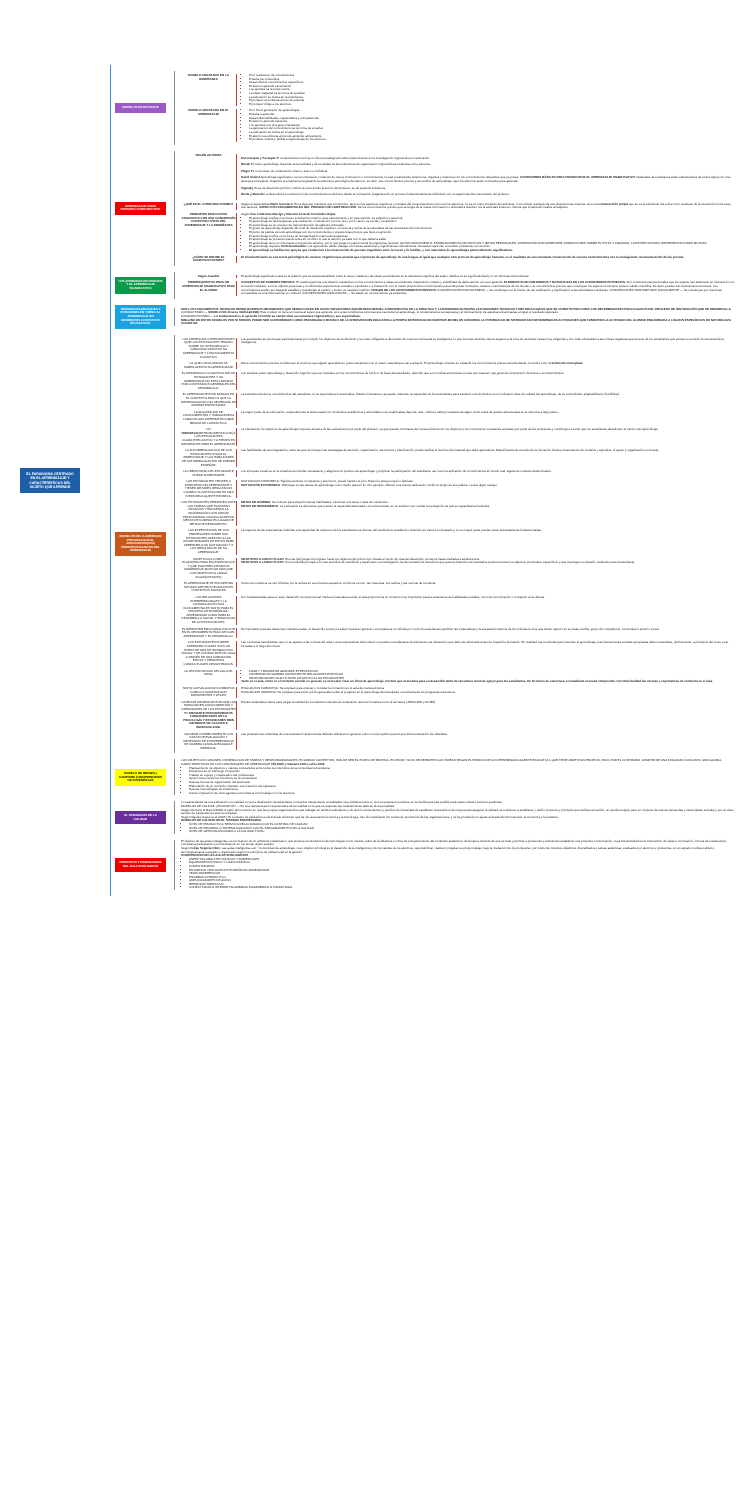EL PARADIGMA CENTRADO EN EL APRENDIZAJE Y CARACTERÍSTICAS DEL SUJETO QUE APRENDE
MODELOS DE ESTUDIOS
MODELO CENTRADO EN LA ENSEÑANZA
Prof. transmisor de conocimientos
Enseña los contenidos
Desarrolla los conocimientos específicos
El alumno aprende escuchando
Los apuntes es la única fuente
La clase magistral es la forma de enseñar
La educación se centra en la enseñanza.
El profesor se enfrenta al reto de enseñar.
El profesor dirige a los alumnos.
MODELO CENTRADO EN EL APRENDIZAJE
Prof. Es el generador de aprendizajes
Enseña a aprender.
Desarrolla habilidades, capacidades y competencias
El alumno aprende haciendo.
Los apuntes son una guía orientadora.
La generación del conocimiento es la forma de enseñar.
La educación se centra en el aprendizaje.
El alumno se enfrenta al reto de aprender activamente.
El profesor orienta y facilita el aprendizaje de los alumnos.
APRENDIZAJE COMO PROCESO CONSTRUCTIVO
SEGÚN AUTORES
M.A.Campos y S.Gaspar El constructivismo es hoy en día el paradigma/modelo predominante en la investigación cognoscitiva en educación.
Novak El nuevo aprendizaje depende de la cantidad y de la calidad de las estructuras de organización cognoscitivas existentes en la persona.
Piaget Es un proceso de construcción interno, activo e individual.
David Ausbel Aprendizaje significativo: es la compresión y relación de nueva información o conocimientos, la cual el estudiante selecciona, organiza y relaciona con los conocimientos relevantes que ya posee. CONDICIONES BÁSICAS PARA PRODUCIRCE EL APRENDIZAJE SIGNIFICATIVO: Materiales de enseñanza estén estructurados de forma lógica con una jerarquía conceptual. Organice la enseñanza respetando la estructura psicológica del alumno, es decir, sus conocimientos previos y sus estilos de aprendizaje. Que los alumnos estén motivados para aprender
Vigotsky Zona de desarrollo próximo. Define la zona donde la acción del profesor, es de especial incidencia.
Nieda y Macedo La idea sobre la construcción de conocimientos evoluciona desde la concepción piagetiana de un proceso fundamentalmente individual, con un papel más bien secundario del profesor.
¿QUÉ ES EL CONSTRUCTIVISMO? Según el especialista Mario Carretero: Es la idea que mantiene que el individuo, tanto en los aspectos cognitivos y sociales del comportamiento como en los afectivos, no es un mero producto del ambiente, ni un simple resultado de sus disposiciones internas, sino una construcción propia que se va produciendo día a día como resultado de la interacción entre esos dos factores. ASPECTOS FUNDAMENTALES DEL PROCESO DE CONSTRUCCIÓN: De los conocimientos previos que se tenga de la nueva información o actividad a resolver. De la actividad externa o interna que el aprendiz realice al respecto
PRINCIPIOS EDUCATIVOS ASOCIADOS CON UNA CONCEPCIÓN CONSTRUCTIVISTA DEL APRENDIZAJE Y LA ENSEÑANZA
Según Dra. Frida Díaz-Barriga y Maestro Gerardo Hernández Rojas
El aprendizaje implica un proceso constructivo interno, auto estructurante y en este sentido, es subjetivo y personal.
El aprendizaje se facilita gracias a la mediación o interacción con los otros, por lo tanto, es social y cooperativo.
El aprendizaje es un proceso de (re)construcción de saberes culturales.
El grado de aprendizaje depende del nivel de desarrollo cognitivo, emocional y social de la naturaleza de las estructuras del conocimiento.
El punto de partida de todo aprendizaje son los conocimientos y experiencias previos que tiene el aprendiz.
El aprendizaje implica un proceso de reorganización interna de esquemas.
El aprendizaje se produce cuando entra en conflicto lo que el alumno ya sabe con lo que debería saber.
El aprendizaje tiene un importante componente afectivo, por lo que juega un papel crucial los siguientes factores: AUTOCONOCIMIENTO; ESTABLECIMIENTO DE MOTIVOS Y METAS PERSONALES; DISPOSICIÓN POR APRENDER; ATRIBUCIONES SOBRE EL ÉXITO Y FRACASO; LAS EXPECTATIVAS; REPRESENTACIONES MUTUAS.
El aprendizaje requiere contextualización: Los aprendices deben trabajar con tareas autenticas y significativas culturalmente. Necesitan aprender a resolver problemas con sentido.
El aprendizaje se facilita con apoyos que conduzcan a la construcción de puentes cognitivos entre lo nuevo y lo familiar, y con materiales de aprendizajes potencialmente significativos.
¿CÓMO SE DEFINE EL CONSTRUCTIVISMO?
El constructivismo es una teoría psicológica de carácter cognitivo que postula que el proceso de aprendizaje de una lengua, al igual que cualquier otro proceso de aprendizaje humano, es el resultado de una constante construcción de nuevos conocimientos con la consiguiente reestructuración de los previos.
LOS APRENDIZAJES PREVIOS Y EL APRENDIZAJE SIGNIFICATIVO
Según Ausubel El aprendizaje significativo está en la relación que se pueda establecer entre el nuevo material y las ideas ya existentes en la estructura cognitiva del sujeto. Radica en su significatividad y no en técnicas memorísticas.
PRERREQUISITOS PARA UN APRENDIZAJE SIGNIFICATIVO PARA EL ALUMNO
CONCEPTOS DE SABERES PREVIOS: El material permita una relación sustantiva con los conocimientos e ideas ya existentes. Disposición, interés y posibilidad de darle sentido a lo que aprende. ELEMENTOS DE CONTENIDOS Y NATURALEZA DE LOS CONOCIMIENTOS PREVIOS: Son construcciones personales que los sujetos han elaborado en interacción con el mundo cotidiano, con los objetos, personas y en diferentes experiencias sociales o escolares. La interacción con el medio proporciona conocimientos para interpretar conceptos, deseos o sentimientos de los demás. Los conocimientos previos que construyen los sujetos no siempre poseen validez científica. Es decir, pueden ser teóricamente erróneos. Los conocimientos suelen ser bastante estables y resistentes al cambio y tienen un carácter implícito. ORIGEN DE LOS CONOCIMIENTOS PREVIOS: CONCEPCIONES ESPONTANEAS — Se construyen en el intento de dar explicación y significación a las actividades cotidianas. CONCEPCIONES TRANSMITIDAS SOCIALMENTE — Se construyen por creencias compartidas en el ámbito familiar y/o cultural. CONCEPCIONES ANALOGICAS — Se basan en conocimientos ya existentes
TENDENCIAS,ENFOQUES Y POSICIONES EN TORNO AL APRENDIZAJE EN DIFERENTES CONTEXTOS EDUCATIVOS.
SON LOS FUNDAMENTOS TEORICOS DESDE DIVERSOS REFERENTES QUE SERAN UTILES EN TANTO SIRVAN PARA ENCONTRAR DESDE LA PERSPECTIVA DE LA PRACTICA Y LA EXPERIENCIA PROPIA LAS NOCIONES TEORICAS Y METODOLOGICAS QUE SE CONSTITUYEN COMO LOS DETERMINANTES PSICOLOGICOS DEL PROCESO DE INSTRUCCIÓN QUE SE DESARROLLA.
CONDUCTISMO — MODELO DE Alvares Valdivia(1998): Este modelo no tiene en cuenta al sujeto que aprende, sino a las condiciones externas que favorecen el aprendizaje, lo fundamental es la respuesta y el reforzamiento de aquellas encaminadas a lograr el resultado esperado.
COGNOSCITIVISMO — Lo fundamental es el aprendiz con todo su campo vital, su estructura cognoscitiva y sus expectativas.
NINGUNO DE ESTOS MODELOS POR SI MISMOS PUEDE SER CONSIDERADO COMO PARADIGMA O MODELO DE LA INTERVENCIÓN EDUCATIVA.LA PROPIA EXISTENCIA DE DIVERSOS MODELOS CONFIRMA LA POSIBILIDAD DE SISTEMATIZAR DETERMINADAS ACTIVIDADES QUE FOMENTEN LA ACTIVIDAD DEL ALUMNO ENCAMINADA A LOGROS ESPECÍFICOS DE NATURALEZA COGNITIVA.
MODELOS DE LA AMERICAN PSYCHOLOGYCAL ASSOCIATION(APA) PRINCIPIOS BASICOS DEL APRENDIZAJE
LAS CREENCIAS O PERCEPCIONES QUE LOS ESTUDIANTES TENGAN SOBRE SU INTELIGENCIA Y CAPACIDAD AFECTAN SU APRENDIZAJE Y FUNCIONAMIENTO COGNITIVO
Los estudiantes se preocupan particularmente por cumplir los objetivos de rendimiento y se creen obligados a demostrar de manera continuada su inteligencia, lo que los hace sentirse menos seguros a la hora de acometer tareas muy exigentes y son más vulnerables a las críticas negativas que el resto de los estudiantes que poseen una visión incremental de la inteligencia.
LO QUE LOS ALUMNOS YA SABEN,AFECTA SU APRENDIZAJE
Estos conocimientos previos condicionan el modo en que siguen aprendiendo, pues interactúan con el nuevo material que van a adquirir. El aprendizaje consiste en expandir los conocimientos previos del estudiante, conocido como crecimiento conceptual.
EL DESARROLLO COGNITIVO DELOS ESTUDIANTES Y SU APRENDIZAJE,NO ESTA LIMITADO POR LOS ESTADOS GENERALES DEL DESARROLLO.
Los estudios sobre aprendizaje y desarrollo cognitivo que se considera en los conocimientos de fondo o de base del estudiante, describe que son muchas estructuras con las que cuentan, que guían la comprensión de textos o acontecimientos.
EL APRENDIZAJE ESTA BASADO EN EL CONTEXTO,POR LO QUE LA GENERALIZACIÓN NO SE REALIZA DE MANERA ESPONTÁNEA
La transferencia de los conocimientos del estudiante no es espontánea ni automática. Puede fomentarse y apoyarse. Además, la capacidad de los estudiantes para transferir conocimientos es un indicador clave de calidad del aprendizaje, de su profundidad, adaptabilidad y flexibilidad.
LA ADQUISICIÓN DE CONOCIMIENTOS Y HABILIDADES A LARGO PLAZO DEPENDE EN GRAN MEDIDA DE LA PRÁCTICA.
La mayor parte de la información, especialmente la relacionada con contenidos académicos y actividades muy cualificadas( deporte, arte, música ),debe procesarse de algún modo antes de quedar almacenada en la memoria a largo plazo.
UN FEEDBACK(RETROALIMENTACIÓN) A LOS ESTUDIANTES CLARO,EXPLICATIVO Y A TIEMPO,ES IMPORTANTE PARA EL APRENDIZAJE.
La claridad de los objetivos de aprendizaje mejora la eficacia de las valoraciones por parte del profesor, ya que pueden vincularse de manera directa con los objetivos y los comentarios constantes al trabajo por parte de los profesores y contribuyen a evitar que los estudiantes abandonen el camino del aprendizaje.
LA AUTORREGULACIÓN DE LOS ESTUDIANTES AYUDA AL APRENDIZAJE,Y LAS HABILIDADES DE AUTORREGULACIÓN SE PUEDEN ENSEÑAR.
Las habilidades de autorregulación, entre las que se incluyen las estrategias de atención, organización, autocontrol y planificación, puede facilitar el dominio del material que debe aprenderse. Específicamente a través de la formación directa, presentación de modelos y ejemplos, el apoyo y organización en el aula.
LA CREATIVIDAD DEL ESTUDIANTE PUEDE FOMENTARSE
Los enfoques creativos en la enseñanza infunden entusiasmo y alegría en el proceso de aprendizaje y propician la participación del estudiante, así como la aplicación de conocimientos al mundo real, siguiendo modelos determinados.
LOS ESTUDIANTES TIENDEN A DISFRUTAR DEL APRENDIZAJE Y TIENEN MEJORES RESULTADOS CUANDO SU MOTIVACIÓN ES MÁS INTRINSECA QUE EXTRINSECA.
MOTIVACIÓN INTRÍNSECA: Significa sentirse competente y autónomo, puede hacerlo el solo. Hacen la tarea porque lo disfrutan.
MOTIVACIÓN EXTRINSECA: Participan en las tareas de aprendizaje como medio para un fin. Por ejemplo, obtener una buena calificación, recibir el elogio de sus padres o evitar algún castigo.
LOS ESTUDIANTES PERSISTEN ANTE LAS TAREAS QUE PLANTEAN DESAFÍOS Y PROCESAN LA INFORMACIÓN CON MAYOR PROFUNDIDAD CUANDO ADOPTAN METAS DE DOMINIO EN LUGAR DE METAS DE RENDIMIENTO.
METAS DE DOMINIO: Se motivan para adquirir nuevas habilidades o dominar una tarea o área de contenidos.
METAS DE RENDIMIENTO: La motivación es demostrar que poseen la capacidad adecuada o en evitar tareas, en un esfuerzo por ocultar la percepción de que su capacidad es reducida.
LAS EXPECTATIVAS DE LOS PROFESORES SOBRE SUS ESTUDIANTES AFECTAN A LAS OPORTUNIDADES DE ESTOS PARA APRENDER,A SU MOTIVACIÓN Y A LOS RESULTADOS DE SU APRENDIZAJE.
La mayoría de las expectativas referidas a la capacidad de cada uno de los estudiantes se derivan del rendimiento académico obtenido por éstos en el pasado y, en su mayor parte pueden estar acertadamente fundamentadas.
OBJETIVOS A CORTO PLAZO(PROXIMALES) ESPECÍFICOS Y QUE PLANTEEN DESAFÍOS MODERADOS,MOTIVAN MAS QUE LOS OBJETIVOS A LARGO PLAZO(DISTALES)
OBJETIVOS A CORTO PLAZO: Es más fácil juzgar el progreso hacia los objetivos del primer tipo. Desde el punto de vista del desarrollo, al menos hasta mediada la adolescencia.
OBJETIVOS A LARGO PLAZO: Son preferibles porque son mas sencillos de cuantificar y supervisar. La investigación ha demostrado los beneficios que para la obtención de resultados positivos tienen los objetivos proximales, específicos y que supongan un desafío moderado para el estudiante.
EL APRENDIZAJE SE ENCUENTRA SITUADO DENTRO DE MULTIPLES CONTEXTOS SOCIALES
Todos los contextos se ven influidos por la cultura en sus diversos aspectos: el idioma común, las creencias, los valores y las normas de conducta.
LAS RELACIONES INTERPERSONALES Y LA COMUNICACIÓN SON FUNDAMENTALES TANTO PARA EL PROCESO DE ENSEÑANZA-APRENDIZAJE COMO PARA EL DESARROLLO SOCIAL Y EMOCIONAL DE LOS ESTUDIANTES.
Son fundamentales para un sano desarrollo socioemocional. Dada su naturaleza social, el aula proporciona un contexto muy importante para la enseñanza de habilidades sociales, como la comunicación o el respeto a los demás.
EL BIENESTAR EMOCIONAL INFLUYE EN EL RENDIMIENTO EDUCATIVO,EL APRENDIZAJE Y EL DESARROLLO.
Es importante para las relaciones interpersonales, el desarrollo social y la salud mental en general. La empatía se ve influida por como los estudiantes perciben las expectativas y la aceptación externa de los individuos a los que tienen aprecio en su clase, familia, grupo de compañeros, comunidad o entorno social.
LOS ESTUDIANTES PUEDEN APRENDER CUÁLES SON LAS EXPECTATIVAS DE INTERACCIÓN SOCIAL Y DE CONDUCTA EN EL AULA A TRAVÉS DE UNA FORMACIÓN EFICAZ Y PRINCIPIOS CONDUCTUALES DEMOSTRADOS.
Las conductas estudiantiles que no se ajustan a las normas del aula o a las expectativas del profesor no pueden considerarse simplemente una distracción que debe ser eliminada antes de impartir la formación. En realidad, las conductas que fomentan el aprendizaje y las interacciones sociales apropiadas deben enseñarse, óptimamente, a principios del curso y ser forzadas a lo largo del mismo.
LA JESTION EFICAZ DEL AULA SE BASA
FIJAR Y TRANSMITIR GRANDES EXPECTATIVAS
FOMENTAR DE MANERA CONSISTENTE RELACIONES POSITIVAS
PROPORCIONAR UN ALTO NIVEL DE APOYO A LOS ESTUDIANTES.
Tanto en el aula, como en el contexto escolar en general, es necesario crear un clima de aprendizaje efectivo que necesitara para su desarrollo tanto de estructura como de apoyo para los estudiantes. En términos de estructura, el estudiante necesita comprender con total claridad las normas y expectativas de conducta en el aula.
TANTO LA EVALUACIÓN FORMATIVA COMO LA SUMATIVA SON IMPORTANTES Y ÚTILES
EVALUACION FORMATIVA: Se emplean para orientar y modelar la formación en el aula de manera directa.
EVALUACION SUMATIVA: Se emplean para emitir juicios generales sobre el progreso en el aprendizaje del estudiante o la eficacia de los programas educativos.
LA MEJOR MANERA DE EVALUAR LAS HABILIDADES,CONOCIMIENTOS Y CAPACIDADES DE LOS ESTUDIANTES ES MEDIANTE PROCEDIMIENTOS FUNDAMENTADOS EN LA PSICOLOGÍA Y ESTANDARES BIEN DEFINIDOS DE CALIDAD E IMPARCIALIDAD.
Existen estándares claros para juzgar la calidad de los distintos métodos de evaluación tanto la formativa como la sumativa ( AERA,APA y NCME)
VALORAR CORRECTAMENTE LOS DATOS DE EVALUACIÓN Y NECESARIO DE INTERPRETARLOS DE MANERA CLARA,ADECUADA E IMPARCIAL.
Las puntuaciones obtenidas de una evaluación determinada deberán utilizarse en general, solo con el propósito para el que dicha evaluación fue diseñada.
MODELO DE BROWN y CAMPIONE (1996)PRINCIPIOS DE APRENDIZAJE
LOS OBJETIVOS COMUNES, DISTRIBUCIÓN DE TAREAS Y RESPONSABILIDADES, EN AMBOS CONTEXTOS, HAN DE SER EL PUNTO DE PARTIDA. ES DECIR, YA NO SE REPARTEN LAS TAREAS SEGÚN EL ESPACIO DE UN DETERMINADO AGENTE EDUCATIVO, QUE TIENE OBJETIVOS PROPIOS, SINO, POR EL CONTRARIO, A PARTIR DE UNA FINALIDAD CONJUNTA, MÁS GLOBAL.
CARACTERÍSTICAS DE LAS COMUNIDADES DE APRENDIZAJE Hill,Pettit y Dawson,1997,Levine,1999
Planteamiento de objetivos y valores compartidos entre todos los miembros de la comunidad universitaria.
Existencia de un liderazgo compartido
Trabajo en equipo y colaborativo del profesorado.
Apoyo mutuo entre los miembros de la universidad.
Nuevas formas de organización del alumnado.
Elaboración de un currículo orientado a la inserción del egresado.
Nuevas metodologías de enseñanza.
Fuerte implicación de otros agentes comunitarios en el trabajo con los alumnos.
EL PARADIGMA DE LA CALIDAD
Lo trascendental de una educación con calidad, no es la idealización de estándares o métodos transpuestos a realidades muy similares entre sí, sino su puesta en práctica, en la medida que sea posible para cada contexto social en particular.
MODELOS DE CALIDAD ¿EDUCATIVA? — Es una representación esquemática de la realidad en la que se respetan las características básicas de esa realidad.
Según Muntané & Marzo(2008): A partir del momento en que las propias organizaciones que trabajan en ámbitos educativos y de acción social sienten y perciben la necesidad de establecer mecanismos de mejora para asegurar la calidad, se empiezan a establecer y definir procesos y principios que facilitan el cambio, un cambio exigido para un conjunto de nuevas demandas y necesidades sociales y por un claro sentido de transparencia ante la sociedad.
Según Nápoles Sayus et al.(2005): El concepto de calidad ha evolucionado al tiempo que ha ido avanzando la ciencia y la tecnología, han ido cambiando los modos de producción de las organizaciones, y se ha producido un ajuste al desarrollo del mercado, la economía y la industria.
MODELOS DE CALIDAD EN EL SISTEMA EMPRESARIAL
NIVEL DE PRODUCTO O SERVICIO RELACIONADO CON EL CONTROL DE CALIDAD
NIVEL DE PROCESO O SISTEMA ASOCIADO CON EL ASEGURAMIENTO DE LA CALIDAD
NIVEL DE GESTIÓN ASOCIADO A LA CALIDAD TOTAL.
PRINCIPIOS Y DIMENCIONES DEL AULA INTELIGENTE
El objetivo de las aulas inteligentes, es la creación de un ambiente colaborativo, que propicia la introducción de tecnologías como medios, parte de la didáctica y forma de enriquecimiento del contenido académico de la figura docente de que se trate y permite a profesores y educandos establecer una profunda comunicación, cuya interactividad en el intercambio de ideas e información, formas de colaboración, motivará la participación y profundización en los temas objeto estudio.
Según Felipe Segovia Olmo: Las aulas inteligentes son: "Comunidad de aprendizaje, cuyo objetivo principal es el desarrollo de la inteligencia y de los valores de los alumnos, que planifican, realizan y regulan su propio trabajo, bajo la mediación de los profesores, por medio de métodos didácticos diversificados y tareas auténticas, evaluados por alumnos y profesores, en un espacio multiuso abierto, tecnológicamente equipado y organizado según los principios de calidad total en la gestión"
COMPOSICIÓN DE LAS AULAS INTELIGENTES
ASPECTOS ARQUITECTÓNICOS Y AMBIENTALES
EQUIPAMIENTO FÍSICO Y LÓGICO BÁSICO.
COMPUTADORAS
ENTORNOS VIRTUALES DE ENSEÑANZA-APRENDIZAJE.
TELECONFERENCIAS.
PIZARRON INTERACTIVO.
AMPLIFICADORES DE AUDIO.
REPRODUCTORES DVD.
CONECTIVIDAD A INTERNET,ALAMBRICA,INALAMBRICA O CONMUTADA.